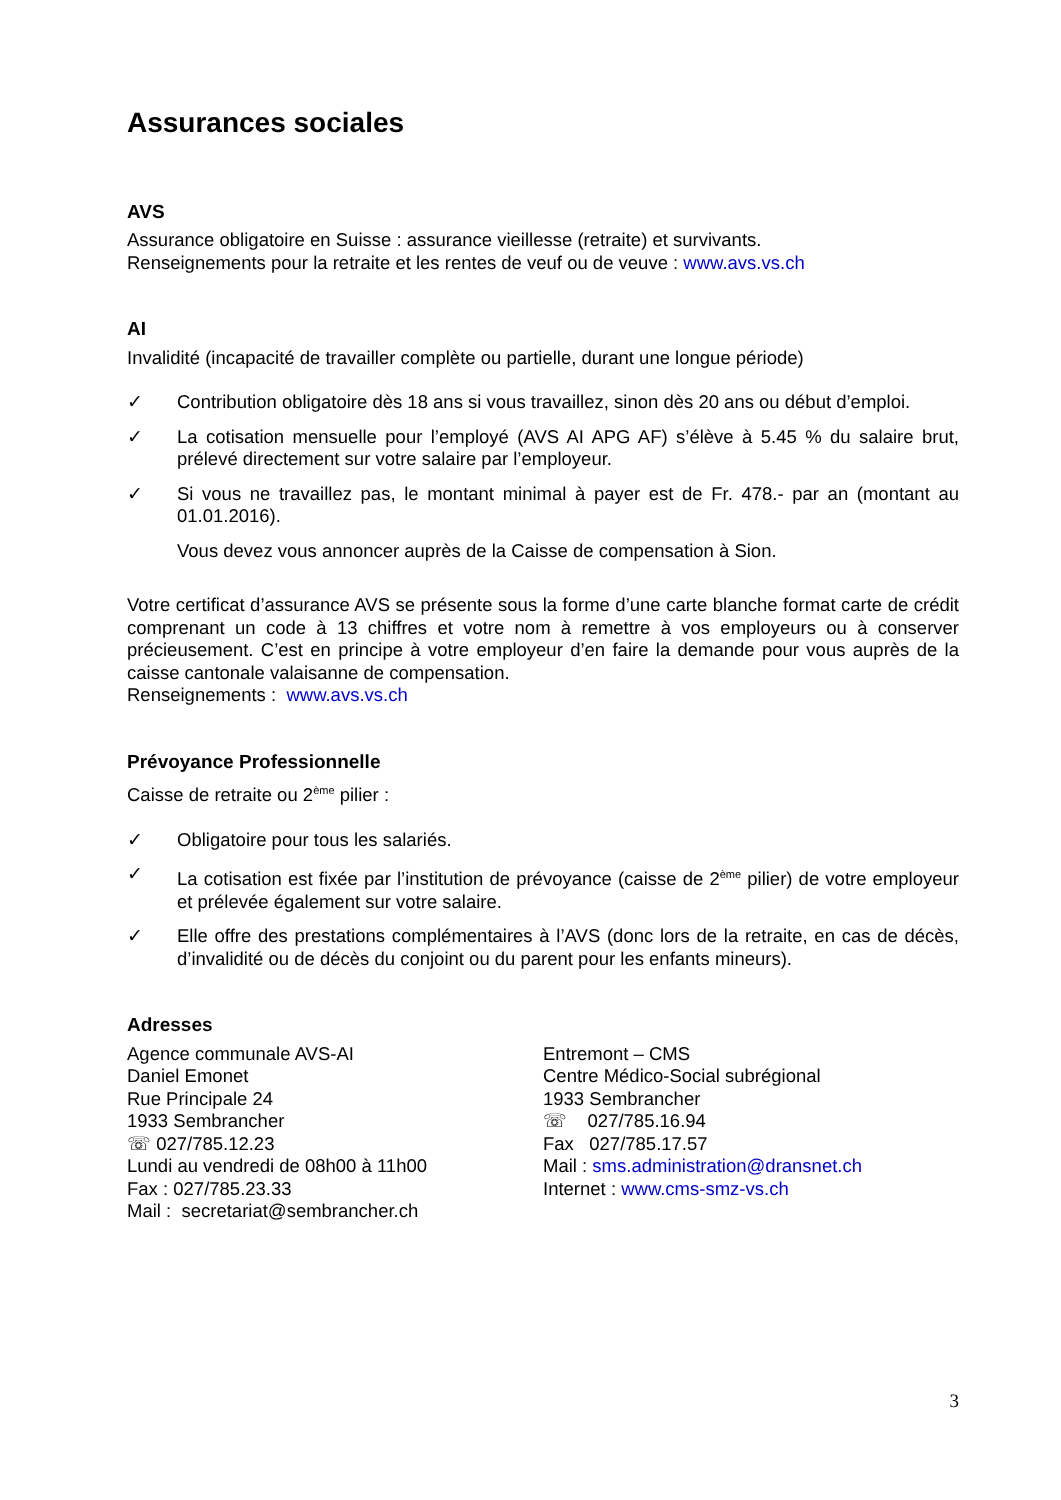Assurances sociales
AVS
Assurance obligatoire en Suisse : assurance vieillesse (retraite) et survivants.
Renseignements pour la retraite et les rentes de veuf ou de veuve : www.avs.vs.ch
AI
Invalidité (incapacité de travailler complète ou partielle, durant une longue période)
✓ Contribution obligatoire dès 18 ans si vous travaillez, sinon dès 20 ans ou début d’emploi.
✓ La cotisation mensuelle pour l’employé (AVS AI APG AF) s’élève à 5.45 % du salaire brut, prélevé directement sur votre salaire par l’employeur.
✓ Si vous ne travaillez pas, le montant minimal à payer est de Fr. 478.- par an (montant au 01.01.2016).
Vous devez vous annoncer auprès de la Caisse de compensation à Sion.
Votre certificat d’assurance AVS se présente sous la forme d’une carte blanche format carte de crédit comprenant un code à 13 chiffres et votre nom à remettre à vos employeurs ou à conserver précieusement. C’est en principe à votre employeur d’en faire la demande pour vous auprès de la caisse cantonale valaisanne de compensation.
Renseignements : www.avs.vs.ch
Prévoyance Professionnelle
Caisse de retraite ou 2<sup>ème</sup> pilier :
✓ Obligatoire pour tous les salariés.
✓ La cotisation est fixée par l’institution de prévoyance (caisse de 2<sup>ème</sup> pilier) de votre employeur et prélevée également sur votre salaire.
✓ Elle offre des prestations complémentaires à l’AVS (donc lors de la retraite, en cas de décès, d’invalidité ou de décès du conjoint ou du parent pour les enfants mineurs).
Adresses
Agence communale AVS-AI
Daniel Emonet
Rue Principale 24
1933 Sembrancher
☏ 027/785.12.23
Lundi au vendredi de 08h00 à 11h00
Fax : 027/785.23.33
Mail : secretariat@sembrancher.ch
Entremont – CMS
Centre Médico-Social subrégional
1933 Sembrancher
☏ 027/785.16.94
Fax 027/785.17.57
Mail : sms.administration@dransnet.ch
Internet : www.cms-smz-vs.ch
3